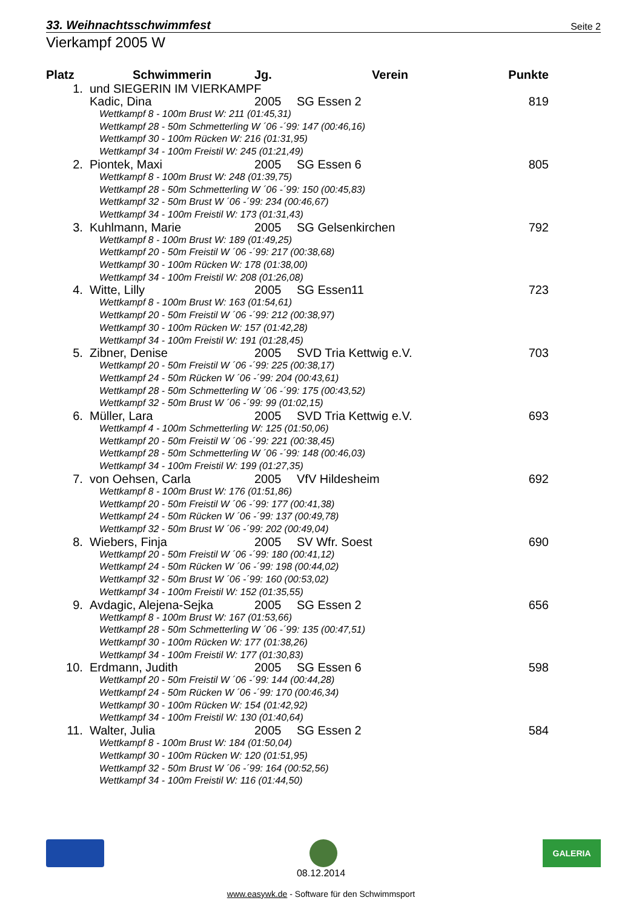33. Weihnachtsschwimmfest Seite 2
Vierkampf 2005 W
| Platz | Schwimmerin | Jg. | Verein | Punkte |
| --- | --- | --- | --- | --- |
| 1. | und SIEGERIN IM VIERKAMPF | | | |
| | Kadic, Dina | 2005 | SG Essen 2 | 819 |
| | Wettkampf 8 - 100m Brust W: 211 (01:45,31) Wettkampf 28 - 50m Schmetterling W ´06 -´99: 147 (00:46,16) Wettkampf 30 - 100m Rücken W: 216 (01:31,95) Wettkampf 34 - 100m Freistil W: 245 (01:21,49) | | | |
| 2. | Piontek, Maxi | 2005 | SG Essen 6 | 805 |
| | Wettkampf 8 - 100m Brust W: 248 (01:39,75) Wettkampf 28 - 50m Schmetterling W ´06 -´99: 150 (00:45,83) Wettkampf 32 - 50m Brust W ´06 -´99: 234 (00:46,67) Wettkampf 34 - 100m Freistil W: 173 (01:31,43) | | | |
| 3. | Kuhlmann, Marie | 2005 | SG Gelsenkirchen | 792 |
| | Wettkampf 8 - 100m Brust W: 189 (01:49,25) Wettkampf 20 - 50m Freistil W ´06 -´99: 217 (00:38,68) Wettkampf 30 - 100m Rücken W: 178 (01:38,00) Wettkampf 34 - 100m Freistil W: 208 (01:26,08) | | | |
| 4. | Witte, Lilly | 2005 | SG Essen11 | 723 |
| | Wettkampf 8 - 100m Brust W: 163 (01:54,61) Wettkampf 20 - 50m Freistil W ´06 -´99: 212 (00:38,97) Wettkampf 30 - 100m Rücken W: 157 (01:42,28) Wettkampf 34 - 100m Freistil W: 191 (01:28,45) | | | |
| 5. | Zibner, Denise | 2005 | SVD Tria Kettwig e.V. | 703 |
| | Wettkampf 20 - 50m Freistil W ´06 -´99: 225 (00:38,17) Wettkampf 24 - 50m Rücken W ´06 -´99: 204 (00:43,61) Wettkampf 28 - 50m Schmetterling W ´06 -´99: 175 (00:43,52) Wettkampf 32 - 50m Brust W ´06 -´99: 99 (01:02,15) | | | |
| 6. | Müller, Lara | 2005 | SVD Tria Kettwig e.V. | 693 |
| | Wettkampf 4 - 100m Schmetterling W: 125 (01:50,06) Wettkampf 20 - 50m Freistil W ´06 -´99: 221 (00:38,45) Wettkampf 28 - 50m Schmetterling W ´06 -´99: 148 (00:46,03) Wettkampf 34 - 100m Freistil W: 199 (01:27,35) | | | |
| 7. | von Oehsen, Carla | 2005 | VfV Hildesheim | 692 |
| | Wettkampf 8 - 100m Brust W: 176 (01:51,86) Wettkampf 20 - 50m Freistil W ´06 -´99: 177 (00:41,38) Wettkampf 24 - 50m Rücken W ´06 -´99: 137 (00:49,78) Wettkampf 32 - 50m Brust W ´06 -´99: 202 (00:49,04) | | | |
| 8. | Wiebers, Finja | 2005 | SV Wfr. Soest | 690 |
| | Wettkampf 20 - 50m Freistil W ´06 -´99: 180 (00:41,12) Wettkampf 24 - 50m Rücken W ´06 -´99: 198 (00:44,02) Wettkampf 32 - 50m Brust W ´06 -´99: 160 (00:53,02) Wettkampf 34 - 100m Freistil W: 152 (01:35,55) | | | |
| 9. | Avdagic, Alejena-Sejka | 2005 | SG Essen 2 | 656 |
| | Wettkampf 8 - 100m Brust W: 167 (01:53,66) Wettkampf 28 - 50m Schmetterling W ´06 -´99: 135 (00:47,51) Wettkampf 30 - 100m Rücken W: 177 (01:38,26) Wettkampf 34 - 100m Freistil W: 177 (01:30,83) | | | |
| 10. | Erdmann, Judith | 2005 | SG Essen 6 | 598 |
| | Wettkampf 20 - 50m Freistil W ´06 -´99: 144 (00:44,28) Wettkampf 24 - 50m Rücken W ´06 -´99: 170 (00:46,34) Wettkampf 30 - 100m Rücken W: 154 (01:42,92) Wettkampf 34 - 100m Freistil W: 130 (01:40,64) | | | |
| 11. | Walter, Julia | 2005 | SG Essen 2 | 584 |
| | Wettkampf 8 - 100m Brust W: 184 (01:50,04) Wettkampf 30 - 100m Rücken W: 120 (01:51,95) Wettkampf 32 - 50m Brust W ´06 -´99: 164 (00:52,56) Wettkampf 34 - 100m Freistil W: 116 (01:44,50) | | | |
GALERIA
08.12.2014
www.easywk.de - Software für den Schwimmsport